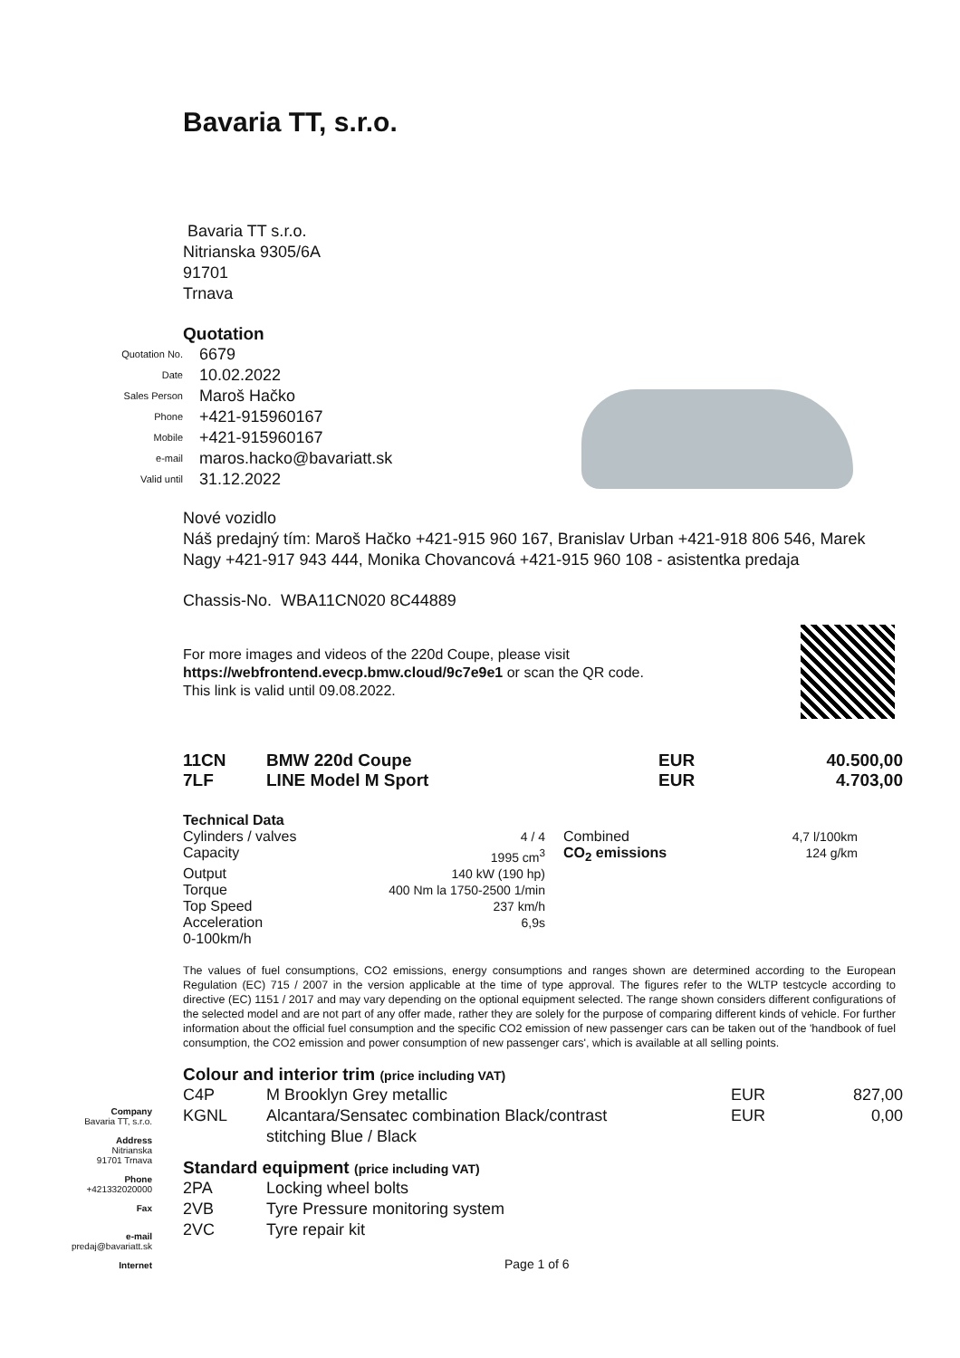Company
Bavaria TT, s.r.o.
Address
Nitrianska
91701 Trnava
Phone
+421332020000
Fax
e-mail
predaj@bavariatt.sk
Internet
Bavaria TT, s.r.o.
Bavaria TT s.r.o.
Nitrianska 9305/6A
91701
Trnava
Quotation
| Quotation No. | 6679 |
| Date | 10.02.2022 |
| Sales Person | Maroš Hačko |
| Phone | +421-915960167 |
| Mobile | +421-915960167 |
| e-mail | maros.hacko@bavariatt.sk |
| Valid until | 31.12.2022 |
Nové vozidlo
Náš predajný tím: Maroš Hačko +421-915 960 167, Branislav Urban +421-918 806 546, Marek Nagy +421-917 943 444, Monika Chovancová +421-915 960 108 - asistentka predaja
Chassis-No. WBA11CN020 8C44889
For more images and videos of the 220d Coupe, please visit
https://webfrontend.evecp.bmw.cloud/9c7e9e1 or scan the QR code.
This link is valid until 09.08.2022.
| 11CN | BMW 220d Coupe | EUR | 40.500,00 |
| 7LF | LINE Model M Sport | EUR | 4.703,00 |
Technical Data
| Cylinders / valves | 4 / 4 | Combined | 4,7 l/100km |
| Capacity | 1995 cm<sup>3</sup> | CO<sub>2</sub> emissions | 124 g/km |
| Output | 140 kW (190 hp) | | |
| Torque | 400 Nm la 1750-2500 1/min | | |
| Top Speed | 237 km/h | | |
| Acceleration 0-100km/h | 6,9s | | |
The values of fuel consumptions, CO2 emissions, energy consumptions and ranges shown are determined according to the European Regulation (EC) 715 / 2007 in the version applicable at the time of type approval. The figures refer to the WLTP testcycle according to directive (EC) 1151 / 2017 and may vary depending on the optional equipment selected. The range shown considers different configurations of the selected model and are not part of any offer made, rather they are solely for the purpose of comparing different kinds of vehicle. For further information about the official fuel consumption and the specific CO2 emission of new passenger cars can be taken out of the 'handbook of fuel consumption, the CO2 emission and power consumption of new passenger cars', which is available at all selling points.
Colour and interior trim (price including VAT)
| C4P | M Brooklyn Grey metallic | EUR | 827,00 |
| KGNL | Alcantara/Sensatec combination Black/contrast stitching Blue / Black | EUR | 0,00 |
Standard equipment (price including VAT)
| 2PA | Locking wheel bolts |
| 2VB | Tyre Pressure monitoring system |
| 2VC | Tyre repair kit |
Page 1 of 6